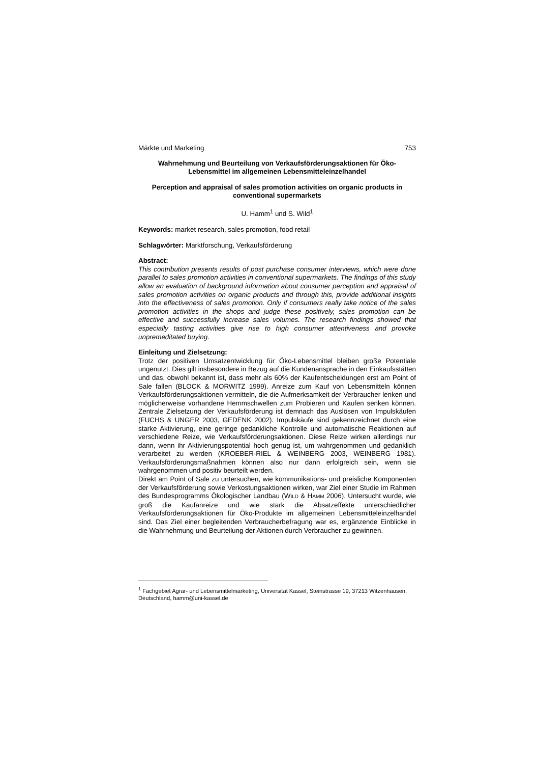Märkte und Marketing 753
Wahrnehmung und Beurteilung von Verkaufsförderungsaktionen für Öko-Lebensmittel im allgemeinen Lebensmitteleinzelhandel
Perception and appraisal of sales promotion activities on organic products in conventional supermarkets
U. Hamm<sup>1</sup> und S. Wild<sup>1</sup>
Keywords: market research, sales promotion, food retail
Schlagwörter: Marktforschung, Verkaufsförderung
Abstract:
This contribution presents results of post purchase consumer interviews, which were done parallel to sales promotion activities in conventional supermarkets. The findings of this study allow an evaluation of background information about consumer perception and appraisal of sales promotion activities on organic products and through this, provide additional insights into the effectiveness of sales promotion. Only if consumers really take notice of the sales promotion activities in the shops and judge these positively, sales promotion can be effective and successfully increase sales volumes. The research findings showed that especially tasting activities give rise to high consumer attentiveness and provoke unpremeditated buying.
Einleitung und Zielsetzung:
Trotz der positiven Umsatzentwicklung für Öko-Lebensmittel bleiben große Potentiale ungenutzt. Dies gilt insbesondere in Bezug auf die Kundenansprache in den Einkaufsstätten und das, obwohl bekannt ist, dass mehr als 60% der Kaufentscheidungen erst am Point of Sale fallen (BLOCK & MORWITZ 1999). Anreize zum Kauf von Lebensmitteln können Verkaufsförderungsaktionen vermitteln, die die Aufmerksamkeit der Verbraucher lenken und möglicherweise vorhandene Hemmschwellen zum Probieren und Kaufen senken können. Zentrale Zielsetzung der Verkaufsförderung ist demnach das Auslösen von Impulskäufen (FUCHS & UNGER 2003, GEDENK 2002). Impulskäufe sind gekennzeichnet durch eine starke Aktivierung, eine geringe gedankliche Kontrolle und automatische Reaktionen auf verschiedene Reize, wie Verkaufsförderungsaktionen. Diese Reize wirken allerdings nur dann, wenn ihr Aktivierungspotential hoch genug ist, um wahrgenommen und gedanklich verarbeitet zu werden (KROEBER-RIEL & WEINBERG 2003, WEINBERG 1981). Verkaufsförderungsmaßnahmen können also nur dann erfolgreich sein, wenn sie wahrgenommen und positiv beurteilt werden.
Direkt am Point of Sale zu untersuchen, wie kommunikations- und preisliche Komponenten der Verkaufsförderung sowie Verkostungsaktionen wirken, war Ziel einer Studie im Rahmen des Bundesprogramms Ökologischer Landbau (WILD & HAMM 2006). Untersucht wurde, wie groß die Kaufanreize und wie stark die Absatzeffekte unterschiedlicher Verkaufsförderungsaktionen für Öko-Produkte im allgemeinen Lebensmitteleinzelhandel sind. Das Ziel einer begleitenden Verbraucherbefragung war es, ergänzende Einblicke in die Wahrnehmung und Beurteilung der Aktionen durch Verbraucher zu gewinnen.
<sup>1</sup> Fachgebiet Agrar- und Lebensmittelmarketing, Universität Kassel, Steinstrasse 19, 37213 Witzenhausen, Deutschland, hamm@uni-kassel.de